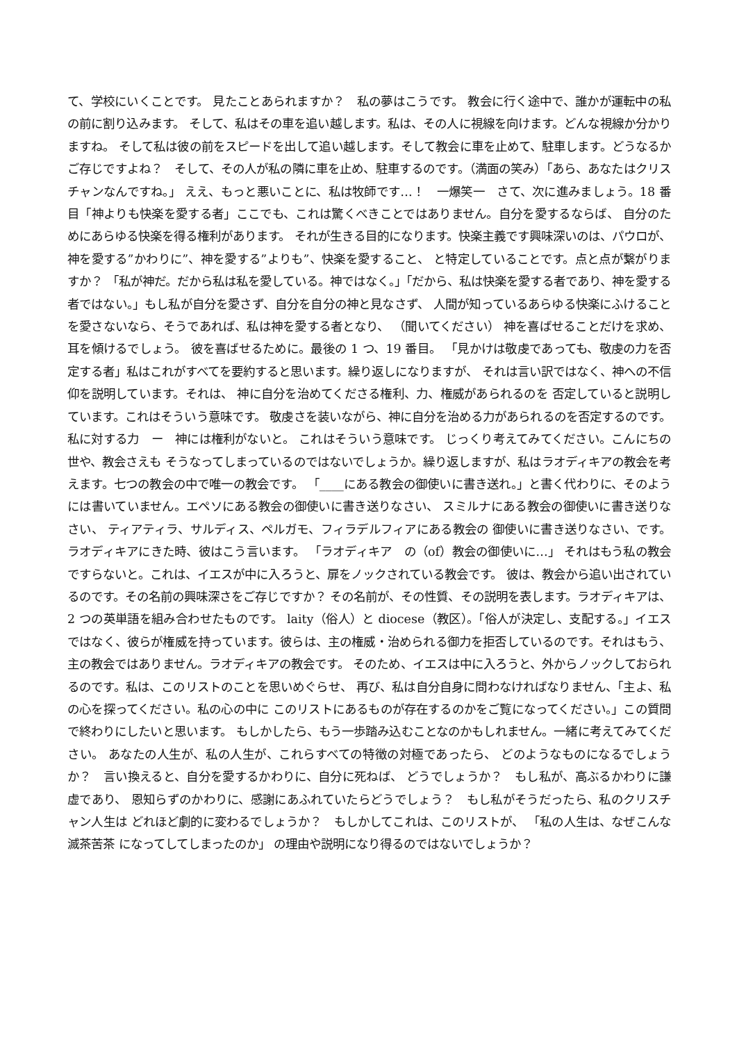て、学校にいくことです。 見たことあられますか？　私の夢はこうです。 教会に行く途中で、誰かが運転中の私の前に割り込みます。 そして、私はその車を追い越します。私は、その人に視線を向けます。どんな視線か分かりますね。 そして私は彼の前をスピードを出して追い越します。そして教会に車を止めて、駐車します。どうなるかご存じですよね？　そして、その人が私の隣に車を止め、駐車するのです。（満面の笑み）「あら、あなたはクリスチャンなんですね。」 ええ、もっと悪いことに、私は牧師です…！　一爆笑一　さて、次に進みましょう。18 番目「神よりも快楽を愛する者」ここでも、これは驚くべきことではありません。自分を愛するならば、 自分のためにあらゆる快楽を得る権利があります。 それが生きる目的になります。快楽主義です興味深いのは、パウロが、 神を愛する”かわりに”、神を愛する”よりも”、快楽を愛すること、 と特定していることです。点と点が繋がりますか？ 「私が神だ。だから私は私を愛している。神ではなく。」「だから、私は快楽を愛する者であり、神を愛する者ではない。」もし私が自分を愛さず、自分を自分の神と見なさず、 人間が知っているあらゆる快楽にふけることを愛さないなら、そうであれば、私は神を愛する者となり、 （聞いてください） 神を喜ばせることだけを求め、耳を傾けるでしょう。 彼を喜ばせるために。最後の 1 つ、19 番目。 「見かけは敬虔であっても、敬虔の力を否定する者」私はこれがすべてを要約すると思います。繰り返しになりますが、 それは言い訳ではなく、神への不信仰を説明しています。それは、 神に自分を治めてくださる権利、力、権威があられるのを 否定していると説明しています。これはそういう意味です。 敬虔さを装いながら、神に自分を治める力があられるのを否定するのです。私に対する力　ー　神には権利がないと。 これはそういう意味です。 じっくり考えてみてください。こんにちの世や、教会さえも そうなってしまっているのではないでしょうか。繰り返しますが、私はラオディキアの教会を考えます。七つの教会の中で唯一の教会です。 「____にある教会の御使いに書き送れ。」と書く代わりに、そのようには書いていません。エペソにある教会の御使いに書き送りなさい、 スミルナにある教会の御使いに書き送りなさい、 ティアティラ、サルディス、ペルガモ、フィラデルフィアにある教会の 御使いに書き送りなさい、です。ラオディキアにきた時、彼はこう言います。 「ラオディキア　の（of）教会の御使いに…」 それはもう私の教会ですらないと。これは、イエスが中に入ろうと、扉をノックされている教会です。 彼は、教会から追い出されているのです。その名前の興味深さをご存じですか？ その名前が、その性質、その説明を表します。ラオディキアは、2 つの英単語を組み合わせたものです。 laity（俗人）と diocese（教区）。「俗人が決定し、支配する。」イエスではなく、彼らが権威を持っています。彼らは、主の権威・治められる御力を拒否しているのです。それはもう、主の教会ではありません。ラオディキアの教会です。 そのため、イエスは中に入ろうと、外からノックしておられるのです。私は、このリストのことを思いめぐらせ、 再び、私は自分自身に問わなければなりません、「主よ、私の心を探ってください。私の心の中に このリストにあるものが存在するのかをご覧になってください。」この質問で終わりにしたいと思います。 もしかしたら、もう一歩踏み込むことなのかもしれません。一緒に考えてみてください。 あなたの人生が、私の人生が、これらすべての特徴の対極であったら、 どのようなものになるでしょうか？　言い換えると、自分を愛するかわりに、自分に死ねば、 どうでしょうか？　もし私が、高ぶるかわりに謙虚であり、 恩知らずのかわりに、感謝にあふれていたらどうでしょう？　もし私がそうだったら、私のクリスチャン人生は どれほど劇的に変わるでしょうか？　もしかしてこれは、このリストが、 「私の人生は、なぜこんな滅茶苦茶 になってしてしまったのか」 の理由や説明になり得るのではないでしょうか？